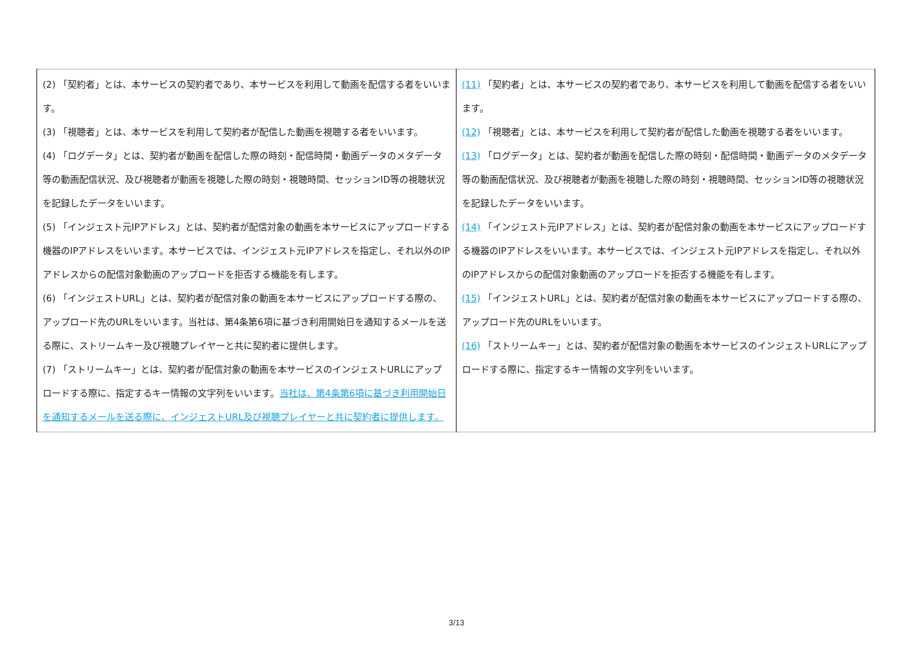| (2) 「契約者」とは、本サービスの契約者であり、本サービスを利用して動画を配信する者をいいます。 (3) 「視聴者」とは、本サービスを利用して契約者が配信した動画を視聴する者をいいます。 (4) 「ログデータ」とは、契約者が動画を配信した際の時刻・配信時間・動画データのメタデータ等の動画配信状況、及び視聴者が動画を視聴した際の時刻・視聴時間、セッションID等の視聴状況を記録したデータをいいます。 (5) 「インジェスト元IPアドレス」とは、契約者が配信対象の動画を本サービスにアップロードする機器のIPアドレスをいいます。本サービスでは、インジェスト元IPアドレスを指定し、それ以外のIPアドレスからの配信対象動画のアップロードを拒否する機能を有します。 (6) 「インジェストURL」とは、契約者が配信対象の動画を本サービスにアップロードする際の、アップロード先のURLをいいます。当社は、第4条第6項に基づき利用開始日を通知するメールを送る際に、ストリームキー及び視聴プレイヤーと共に契約者に提供します。 (7) 「ストリームキー」とは、契約者が配信対象の動画を本サービスのインジェストURLにアップロードする際に、指定するキー情報の文字列をいいます。 当社は、第4条第6項に基づき利用開始日を通知するメールを送る際に、インジェストURL及び視聴プレイヤーと共に契約者に提供します。 | (11) 「契約者」とは、本サービスの契約者であり、本サービスを利用して動画を配信する者をいいます。 (12) 「視聴者」とは、本サービスを利用して契約者が配信した動画を視聴する者をいいます。 (13) 「ログデータ」とは、契約者が動画を配信した際の時刻・配信時間・動画データのメタデータ等の動画配信状況、及び視聴者が動画を視聴した際の時刻・視聴時間、セッションID等の視聴状況を記録したデータをいいます。 (14) 「インジェスト元IPアドレス」とは、契約者が配信対象の動画を本サービスにアップロードする機器のIPアドレスをいいます。本サービスでは、インジェスト元IPアドレスを指定し、それ以外のIPアドレスからの配信対象動画のアップロードを拒否する機能を有します。 (15) 「インジェストURL」とは、契約者が配信対象の動画を本サービスにアップロードする際の、アップロード先のURLをいいます。 (16) 「ストリームキー」とは、契約者が配信対象の動画を本サービスのインジェストURLにアップロードする際に、指定するキー情報の文字列をいいます。 |
3/13